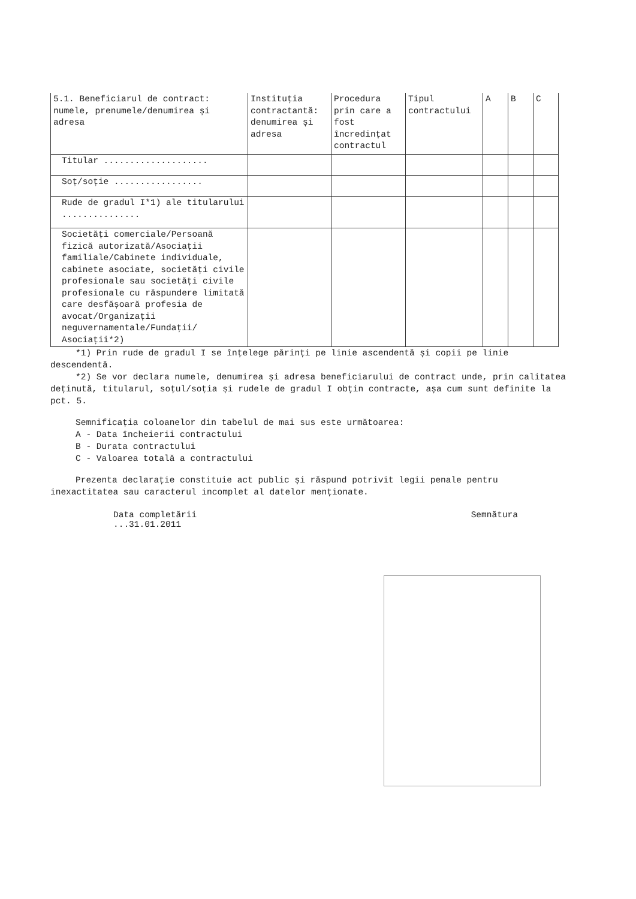| 5.1. Beneficiarul de contract: numele, prenumele/denumirea și adresa | Instituția contractantă: denumirea și adresa | Procedura prin care a fost încredințat contractul | Tipul contractului | A | B | C |
| --- | --- | --- | --- | --- | --- | --- |
| Titular .................... | | | | | | |
| Soț/soție ................. | | | | | | |
| Rude de gradul I*1) ale titularului ............... | | | | | | |
| Societăți comerciale/Persoană fizică autorizată/Asociații familiale/Cabinete individuale, cabinete asociate, societăți civile profesionale sau societăți civile profesionale cu răspundere limitată care desfășoară profesia de avocat/Organizații neguvernamentale/Fundații/ Asociații*2) | | | | | | |
*1) Prin rude de gradul I se înțelege părinți pe linie ascendentă și copii pe linie descendentă.
*2) Se vor declara numele, denumirea și adresa beneficiarului de contract unde, prin calitatea deținută, titularul, soțul/soția și rudele de gradul I obțin contracte, așa cum sunt definite la pct. 5.
Semnificația coloanelor din tabelul de mai sus este următoarea:
A - Data încheierii contractului
B - Durata contractului
C - Valoarea totală a contractului
Prezenta declarație constituie act public și răspund potrivit legii penale pentru inexactitatea sau caracterul incomplet al datelor menționate.
Data completării
...31.01.2011
Semnătura